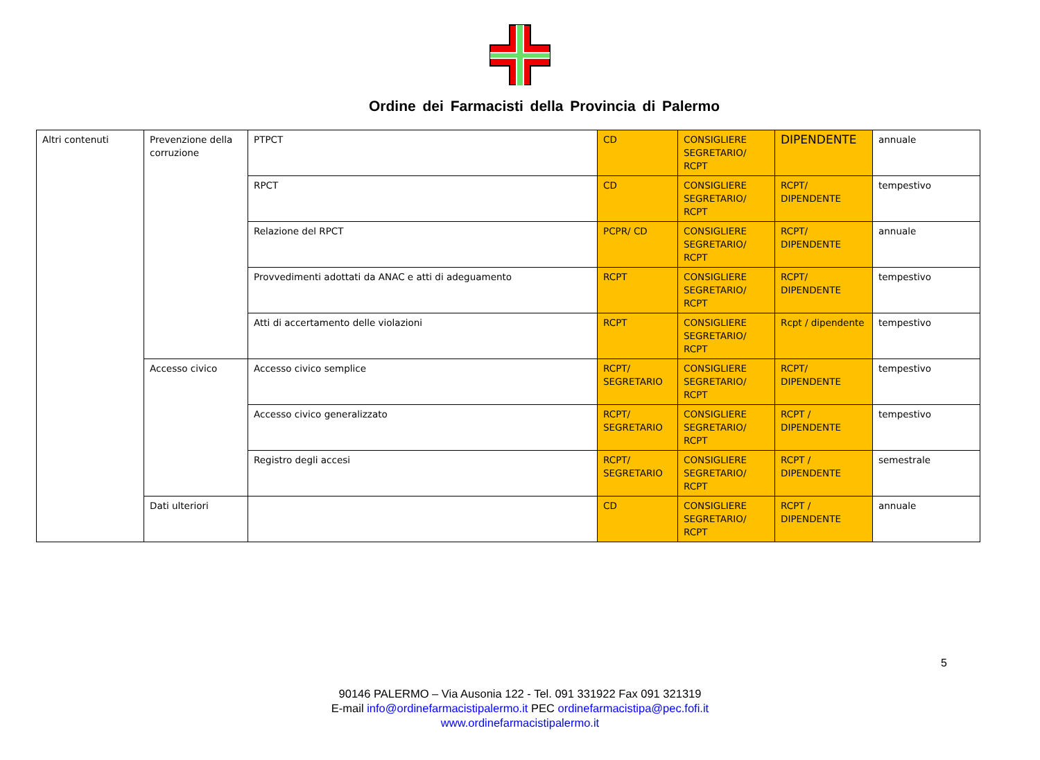Ordine dei Farmacisti della Provincia di Palermo
| Altri contenuti | Prevenzione della corruzione | PTPCT | CD | CONSIGLIERE SEGRETARIO/ RCPT | DIPENDENTE | annuale |
| | | RPCT | CD | CONSIGLIERE SEGRETARIO/ RCPT | RCPT/ DIPENDENTE | tempestivo |
| | | Relazione del RPCT | PCPR/ CD | CONSIGLIERE SEGRETARIO/ RCPT | RCPT/ DIPENDENTE | annuale |
| | | Provvedimenti adottati da ANAC e atti di adeguamento | RCPT | CONSIGLIERE SEGRETARIO/ RCPT | RCPT/ DIPENDENTE | tempestivo |
| | | Atti di accertamento delle violazioni | RCPT | CONSIGLIERE SEGRETARIO/ RCPT | Rcpt / dipendente | tempestivo |
| | Accesso civico | Accesso civico semplice | RCPT/ SEGRETARIO | CONSIGLIERE SEGRETARIO/ RCPT | RCPT/ DIPENDENTE | tempestivo |
| | | Accesso civico generalizzato | RCPT/ SEGRETARIO | CONSIGLIERE SEGRETARIO/ RCPT | RCPT / DIPENDENTE | tempestivo |
| | | Registro degli accesi | RCPT/ SEGRETARIO | CONSIGLIERE SEGRETARIO/ RCPT | RCPT / DIPENDENTE | semestrale |
| | Dati ulteriori | | CD | CONSIGLIERE SEGRETARIO/ RCPT | RCPT / DIPENDENTE | annuale |
5
90146 PALERMO – Via Ausonia 122 - Tel. 091 331922 Fax 091 321319
E-mail info@ordinefarmacistipalermo.it PEC ordinefarmacistipa@pec.fofi.it
www.ordinefarmacistipalermo.it